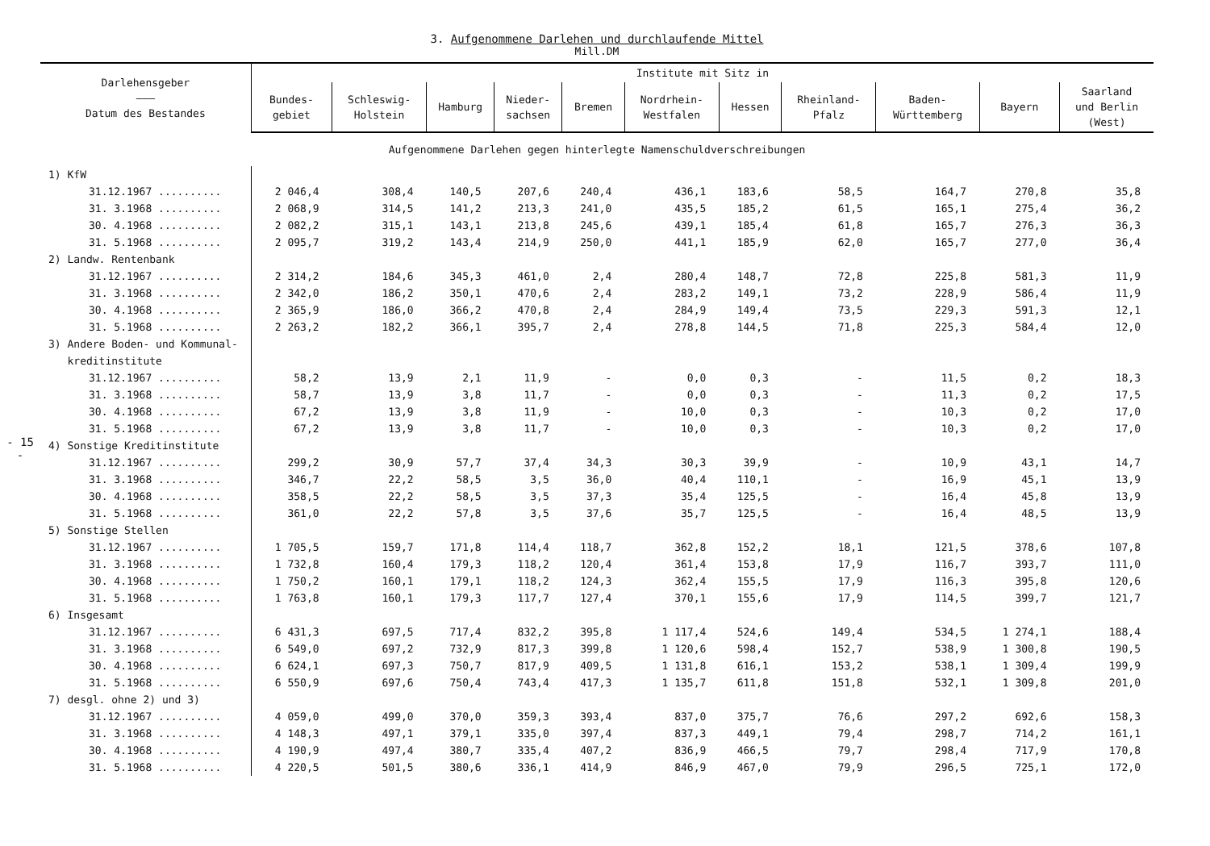- 15 -
3. Aufgenommene Darlehen und durchlaufende Mittel
Mill.DM
| Darlehensgeber ——— Datum des Bestandes | Institute mit Sitz in | | | | | | | | | | |
| --- | --- | --- | --- | --- | --- | --- | --- | --- | --- | --- | --- |
| | Bundes- gebiet | Schleswig- Holstein | Hamburg | Nieder- sachsen | Bremen | Nordrhein- Westfalen | Hessen | Rheinland- Pfalz | Baden- Württemberg | Bayern | Saarland und Berlin (West) |
| Aufgenommene Darlehen gegen hinterlegte Namenschuldverschreibungen | | | | | | | | | | | |
| 1) KfW | | | | | | | | | | | |
| 31.12.1967 .......... | 2 046,4 | 308,4 | 140,5 | 207,6 | 240,4 | 436,1 | 183,6 | 58,5 | 164,7 | 270,8 | 35,8 |
| 31. 3.1968 .......... | 2 068,9 | 314,5 | 141,2 | 213,3 | 241,0 | 435,5 | 185,2 | 61,5 | 165,1 | 275,4 | 36,2 |
| 30. 4.1968 .......... | 2 082,2 | 315,1 | 143,1 | 213,8 | 245,6 | 439,1 | 185,4 | 61,8 | 165,7 | 276,3 | 36,3 |
| 31. 5.1968 .......... | 2 095,7 | 319,2 | 143,4 | 214,9 | 250,0 | 441,1 | 185,9 | 62,0 | 165,7 | 277,0 | 36,4 |
| 2) Landw. Rentenbank | | | | | | | | | | | |
| 31.12.1967 .......... | 2 314,2 | 184,6 | 345,3 | 461,0 | 2,4 | 280,4 | 148,7 | 72,8 | 225,8 | 581,3 | 11,9 |
| 31. 3.1968 .......... | 2 342,0 | 186,2 | 350,1 | 470,6 | 2,4 | 283,2 | 149,1 | 73,2 | 228,9 | 586,4 | 11,9 |
| 30. 4.1968 .......... | 2 365,9 | 186,0 | 366,2 | 470,8 | 2,4 | 284,9 | 149,4 | 73,5 | 229,3 | 591,3 | 12,1 |
| 31. 5.1968 .......... | 2 263,2 | 182,2 | 366,1 | 395,7 | 2,4 | 278,8 | 144,5 | 71,8 | 225,3 | 584,4 | 12,0 |
| 3) Andere Boden- und Kommunal- kreditinstitute | | | | | | | | | | | |
| 31.12.1967 .......... | 58,2 | 13,9 | 2,1 | 11,9 | - | 0,0 | 0,3 | - | 11,5 | 0,2 | 18,3 |
| 31. 3.1968 .......... | 58,7 | 13,9 | 3,8 | 11,7 | - | 0,0 | 0,3 | - | 11,3 | 0,2 | 17,5 |
| 30. 4.1968 .......... | 67,2 | 13,9 | 3,8 | 11,9 | - | 10,0 | 0,3 | - | 10,3 | 0,2 | 17,0 |
| 31. 5.1968 .......... | 67,2 | 13,9 | 3,8 | 11,7 | - | 10,0 | 0,3 | - | 10,3 | 0,2 | 17,0 |
| 4) Sonstige Kreditinstitute | | | | | | | | | | | |
| 31.12.1967 .......... | 299,2 | 30,9 | 57,7 | 37,4 | 34,3 | 30,3 | 39,9 | - | 10,9 | 43,1 | 14,7 |
| 31. 3.1968 .......... | 346,7 | 22,2 | 58,5 | 3,5 | 36,0 | 40,4 | 110,1 | - | 16,9 | 45,1 | 13,9 |
| 30. 4.1968 .......... | 358,5 | 22,2 | 58,5 | 3,5 | 37,3 | 35,4 | 125,5 | - | 16,4 | 45,8 | 13,9 |
| 31. 5.1968 .......... | 361,0 | 22,2 | 57,8 | 3,5 | 37,6 | 35,7 | 125,5 | - | 16,4 | 48,5 | 13,9 |
| 5) Sonstige Stellen | | | | | | | | | | | |
| 31.12.1967 .......... | 1 705,5 | 159,7 | 171,8 | 114,4 | 118,7 | 362,8 | 152,2 | 18,1 | 121,5 | 378,6 | 107,8 |
| 31. 3.1968 .......... | 1 732,8 | 160,4 | 179,3 | 118,2 | 120,4 | 361,4 | 153,8 | 17,9 | 116,7 | 393,7 | 111,0 |
| 30. 4.1968 .......... | 1 750,2 | 160,1 | 179,1 | 118,2 | 124,3 | 362,4 | 155,5 | 17,9 | 116,3 | 395,8 | 120,6 |
| 31. 5.1968 .......... | 1 763,8 | 160,1 | 179,3 | 117,7 | 127,4 | 370,1 | 155,6 | 17,9 | 114,5 | 399,7 | 121,7 |
| 6) Insgesamt | | | | | | | | | | | |
| 31.12.1967 .......... | 6 431,3 | 697,5 | 717,4 | 832,2 | 395,8 | 1 117,4 | 524,6 | 149,4 | 534,5 | 1 274,1 | 188,4 |
| 31. 3.1968 .......... | 6 549,0 | 697,2 | 732,9 | 817,3 | 399,8 | 1 120,6 | 598,4 | 152,7 | 538,9 | 1 300,8 | 190,5 |
| 30. 4.1968 .......... | 6 624,1 | 697,3 | 750,7 | 817,9 | 409,5 | 1 131,8 | 616,1 | 153,2 | 538,1 | 1 309,4 | 199,9 |
| 31. 5.1968 .......... | 6 550,9 | 697,6 | 750,4 | 743,4 | 417,3 | 1 135,7 | 611,8 | 151,8 | 532,1 | 1 309,8 | 201,0 |
| 7) desgl. ohne 2) und 3) | | | | | | | | | | | |
| 31.12.1967 .......... | 4 059,0 | 499,0 | 370,0 | 359,3 | 393,4 | 837,0 | 375,7 | 76,6 | 297,2 | 692,6 | 158,3 |
| 31. 3.1968 .......... | 4 148,3 | 497,1 | 379,1 | 335,0 | 397,4 | 837,3 | 449,1 | 79,4 | 298,7 | 714,2 | 161,1 |
| 30. 4.1968 .......... | 4 190,9 | 497,4 | 380,7 | 335,4 | 407,2 | 836,9 | 466,5 | 79,7 | 298,4 | 717,9 | 170,8 |
| 31. 5.1968 .......... | 4 220,5 | 501,5 | 380,6 | 336,1 | 414,9 | 846,9 | 467,0 | 79,9 | 296,5 | 725,1 | 172,0 |